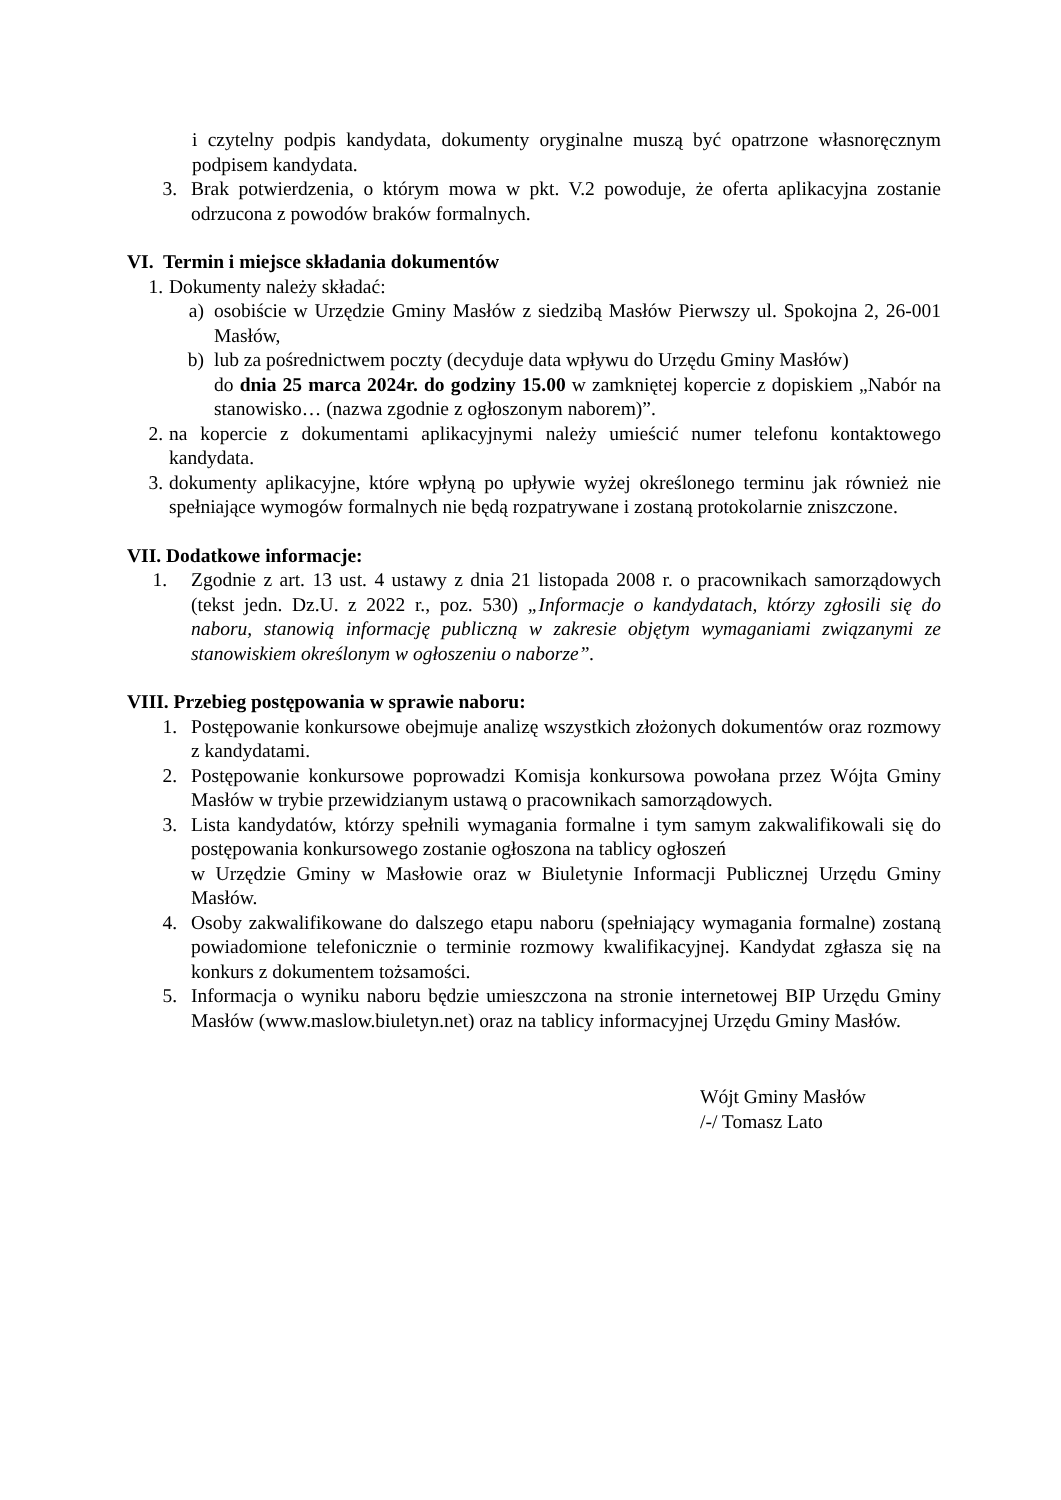i czytelny podpis kandydata, dokumenty oryginalne muszą być opatrzone własnoręcznym podpisem kandydata.
3. Brak potwierdzenia, o którym mowa w pkt. V.2 powoduje, że oferta aplikacyjna zostanie odrzucona z powodów braków formalnych.
VI. Termin i miejsce składania dokumentów
1. Dokumenty należy składać:
a) osobiście w Urzędzie Gminy Masłów z siedzibą Masłów Pierwszy ul. Spokojna 2, 26-001 Masłów,
b) lub za pośrednictwem poczty (decyduje data wpływu do Urzędu Gminy Masłów)
do dnia 25 marca 2024r. do godziny 15.00 w zamkniętej kopercie z dopiskiem „Nabór na stanowisko… (nazwa zgodnie z ogłoszonym naborem)”.
2. na kopercie z dokumentami aplikacyjnymi należy umieścić numer telefonu kontaktowego kandydata.
3. dokumenty aplikacyjne, które wpłyną po upływie wyżej określonego terminu jak również nie spełniające wymogów formalnych nie będą rozpatrywane i zostaną protokolarnie zniszczone.
VII. Dodatkowe informacje:
1. Zgodnie z art. 13 ust. 4 ustawy z dnia 21 listopada 2008 r. o pracownikach samorządowych (tekst jedn. Dz.U. z 2022 r., poz. 530) „Informacje o kandydatach, którzy zgłosili się do naboru, stanowią informację publiczną w zakresie objętym wymaganiami związanymi ze stanowiskiem określonym w ogłoszeniu o naborze”.
VIII. Przebieg postępowania w sprawie naboru:
1. Postępowanie konkursowe obejmuje analizę wszystkich złożonych dokumentów oraz rozmowy z kandydatami.
2. Postępowanie konkursowe poprowadzi Komisja konkursowa powołana przez Wójta Gminy Masłów w trybie przewidzianym ustawą o pracownikach samorządowych.
3. Lista kandydatów, którzy spełnili wymagania formalne i tym samym zakwalifikowali się do postępowania konkursowego zostanie ogłoszona na tablicy ogłoszeń
w Urzędzie Gminy w Masłowie oraz w Biuletynie Informacji Publicznej Urzędu Gminy Masłów.
4. Osoby zakwalifikowane do dalszego etapu naboru (spełniający wymagania formalne) zostaną powiadomione telefonicznie o terminie rozmowy kwalifikacyjnej. Kandydat zgłasza się na konkurs z dokumentem tożsamości.
5. Informacja o wyniku naboru będzie umieszczona na stronie internetowej BIP Urzędu Gminy Masłów (www.maslow.biuletyn.net) oraz na tablicy informacyjnej Urzędu Gminy Masłów.
Wójt Gminy Masłów
/-/ Tomasz Lato